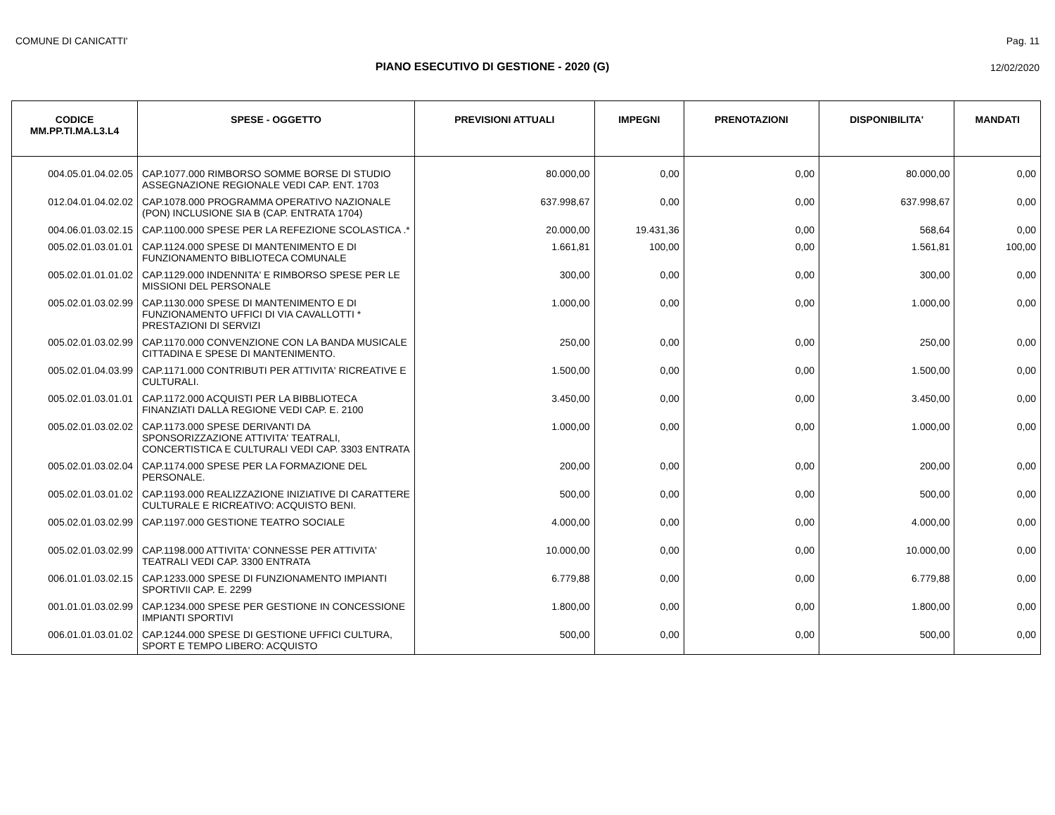COMUNE DI CANICATTI' Pag. 11
PIANO ESECUTIVO DI GESTIONE - 2020 (G) 12/02/2020
| CODICE MM.PP.TI.MA.L3.L4 | SPESE - OGGETTO | PREVISIONI ATTUALI | IMPEGNI | PRENOTAZIONI | DISPONIBILITA' | MANDATI |
| --- | --- | --- | --- | --- | --- | --- |
| 004.05.01.04.02.05 | CAP.1077.000 RIMBORSO SOMME BORSE DI STUDIO ASSEGNAZIONE REGIONALE VEDI CAP. ENT. 1703 | 80.000,00 | 0,00 | 0,00 | 80.000,00 | 0,00 |
| 012.04.01.04.02.02 | CAP.1078.000 PROGRAMMA OPERATIVO NAZIONALE (PON) INCLUSIONE SIA B (CAP. ENTRATA 1704) | 637.998,67 | 0,00 | 0,00 | 637.998,67 | 0,00 |
| 004.06.01.03.02.15 | CAP.1100.000 SPESE PER LA REFEZIONE SCOLASTICA .* | 20.000,00 | 19.431,36 | 0,00 | 568,64 | 0,00 |
| 005.02.01.03.01.01 | CAP.1124.000 SPESE DI MANTENIMENTO E DI FUNZIONAMENTO BIBLIOTECA COMUNALE | 1.661,81 | 100,00 | 0,00 | 1.561,81 | 100,00 |
| 005.02.01.01.01.02 | CAP.1129.000 INDENNITA' E RIMBORSO SPESE PER LE MISSIONI DEL PERSONALE | 300,00 | 0,00 | 0,00 | 300,00 | 0,00 |
| 005.02.01.03.02.99 | CAP.1130.000 SPESE DI MANTENIMENTO E DI FUNZIONAMENTO UFFICI DI VIA CAVALLOTTI * PRESTAZIONI DI SERVIZI | 1.000,00 | 0,00 | 0,00 | 1.000,00 | 0,00 |
| 005.02.01.03.02.99 | CAP.1170.000 CONVENZIONE CON LA BANDA MUSICALE CITTADINA E SPESE DI MANTENIMENTO. | 250,00 | 0,00 | 0,00 | 250,00 | 0,00 |
| 005.02.01.04.03.99 | CAP.1171.000 CONTRIBUTI PER ATTIVITA' RICREATIVE E CULTURALI. | 1.500,00 | 0,00 | 0,00 | 1.500,00 | 0,00 |
| 005.02.01.03.01.01 | CAP.1172.000 ACQUISTI PER LA BIBBLIOTECA FINANZIATI DALLA REGIONE VEDI CAP. E. 2100 | 3.450,00 | 0,00 | 0,00 | 3.450,00 | 0,00 |
| 005.02.01.03.02.02 | CAP.1173.000 SPESE DERIVANTI DA SPONSORIZZAZIONE ATTIVITA' TEATRALI, CONCERTISTICA E CULTURALI VEDI CAP. 3303 ENTRATA | 1.000,00 | 0,00 | 0,00 | 1.000,00 | 0,00 |
| 005.02.01.03.02.04 | CAP.1174.000 SPESE PER LA FORMAZIONE DEL PERSONALE. | 200,00 | 0,00 | 0,00 | 200,00 | 0,00 |
| 005.02.01.03.01.02 | CAP.1193.000 REALIZZAZIONE INIZIATIVE DI CARATTERE CULTURALE E RICREATIVO: ACQUISTO BENI. | 500,00 | 0,00 | 0,00 | 500,00 | 0,00 |
| 005.02.01.03.02.99 | CAP.1197.000 GESTIONE TEATRO SOCIALE | 4.000,00 | 0,00 | 0,00 | 4.000,00 | 0,00 |
| 005.02.01.03.02.99 | CAP.1198.000 ATTIVITA' CONNESSE PER ATTIVITA' TEATRALI VEDI CAP. 3300 ENTRATA | 10.000,00 | 0,00 | 0,00 | 10.000,00 | 0,00 |
| 006.01.01.03.02.15 | CAP.1233.000 SPESE DI FUNZIONAMENTO IMPIANTI SPORTIVII CAP. E. 2299 | 6.779,88 | 0,00 | 0,00 | 6.779,88 | 0,00 |
| 001.01.01.03.02.99 | CAP.1234.000 SPESE PER GESTIONE IN CONCESSIONE IMPIANTI SPORTIVI | 1.800,00 | 0,00 | 0,00 | 1.800,00 | 0,00 |
| 006.01.01.03.01.02 | CAP.1244.000 SPESE DI GESTIONE UFFICI CULTURA, SPORT E TEMPO LIBERO: ACQUISTO | 500,00 | 0,00 | 0,00 | 500,00 | 0,00 |